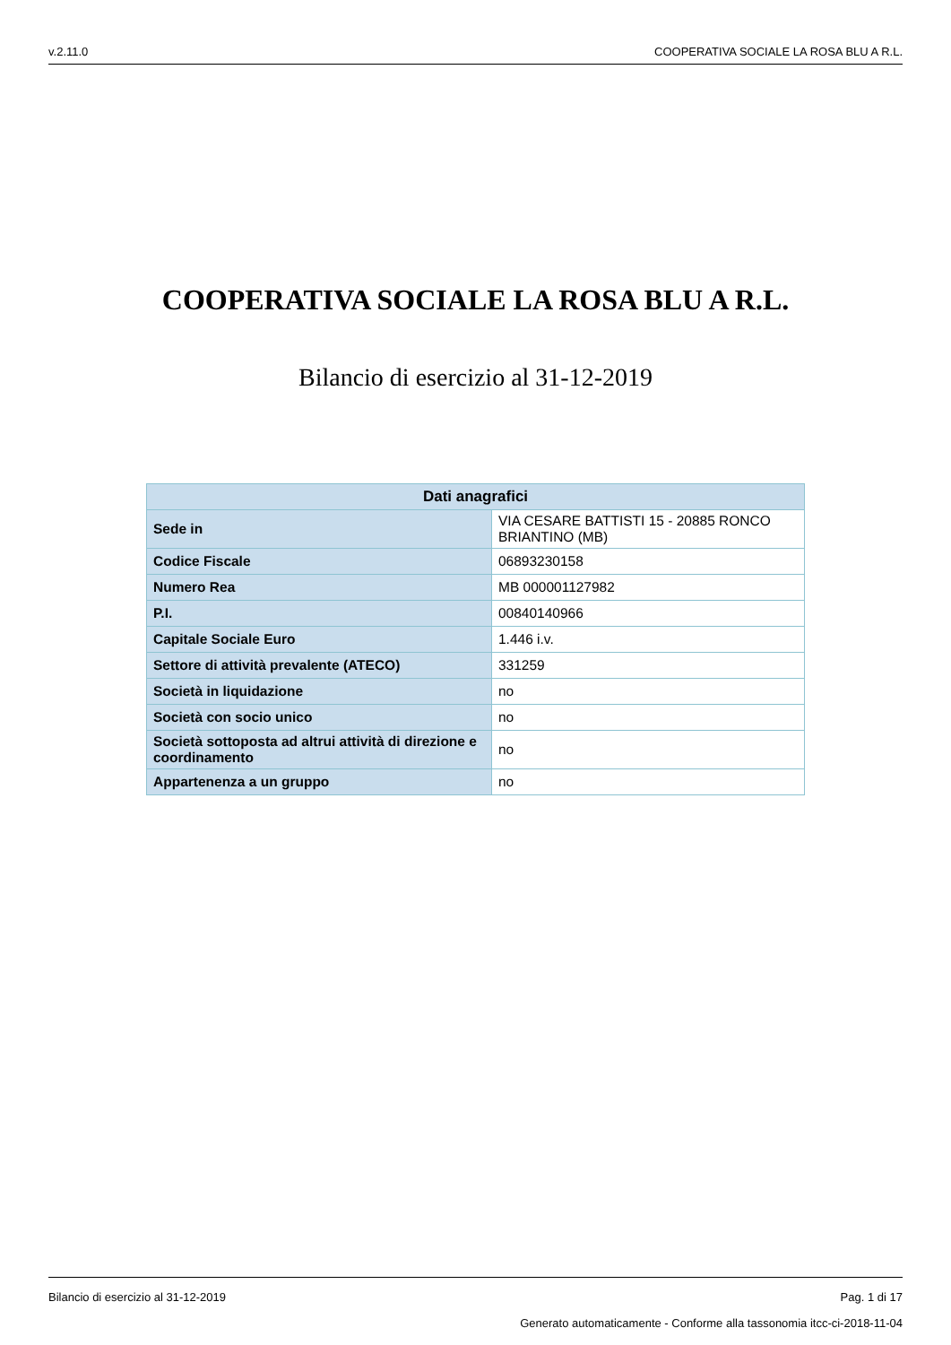v.2.11.0 COOPERATIVA SOCIALE LA ROSA BLU A R.L.
COOPERATIVA SOCIALE LA ROSA BLU A R.L.
Bilancio di esercizio al 31-12-2019
| Dati anagrafici | |
| --- | --- |
| Sede in | VIA CESARE BATTISTI 15 - 20885 RONCO BRIANTINO (MB) |
| Codice Fiscale | 06893230158 |
| Numero Rea | MB 000001127982 |
| P.I. | 00840140966 |
| Capitale Sociale Euro | 1.446 i.v. |
| Settore di attività prevalente (ATECO) | 331259 |
| Società in liquidazione | no |
| Società con socio unico | no |
| Società sottoposta ad altrui attività di direzione e coordinamento | no |
| Appartenenza a un gruppo | no |
Bilancio di esercizio al 31-12-2019 Pag. 1 di 17
Generato automaticamente - Conforme alla tassonomia itcc-ci-2018-11-04